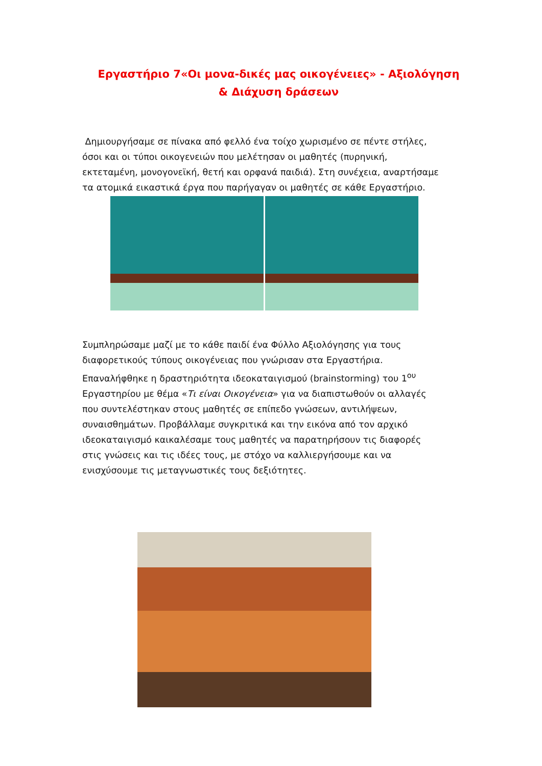Εργαστήριο 7«Οι μονα-δικές μας οικογένειες» - Αξιολόγηση & Διάχυση δράσεων
Δημιουργήσαμε σε πίνακα από φελλό ένα τοίχο χωρισμένο σε πέντε στήλες, όσοι και οι τύποι οικογενειών που μελέτησαν οι μαθητές (πυρηνική, εκτεταμένη, μονογονεϊκή, θετή και ορφανά παιδιά). Στη συνέχεια, αναρτήσαμε τα ατομικά εικαστικά έργα που παρήγαγαν οι μαθητές σε κάθε Εργαστήριο.
Συμπληρώσαμε μαζί με το κάθε παιδί ένα Φύλλο Αξιολόγησης για τους διαφορετικούς τύπους οικογένειας που γνώρισαν στα Εργαστήρια. Επαναλήφθηκε η δραστηριότητα ιδεοκαταιγισμού (brainstorming) του 1<sup>ου</sup> Εργαστηρίου με θέμα «Τι είναι Οικογένεια» για να διαπιστωθούν οι αλλαγές που συντελέστηκαν στους μαθητές σε επίπεδο γνώσεων, αντιλήψεων, συναισθημάτων. Προβάλλαμε συγκριτικά και την εικόνα από τον αρχικό ιδεοκαταιγισμό καικαλέσαμε τους μαθητές να παρατηρήσουν τις διαφορές στις γνώσεις και τις ιδέες τους, με στόχο να καλλιεργήσουμε και να ενισχύσουμε τις μεταγνωστικές τους δεξιότητες.